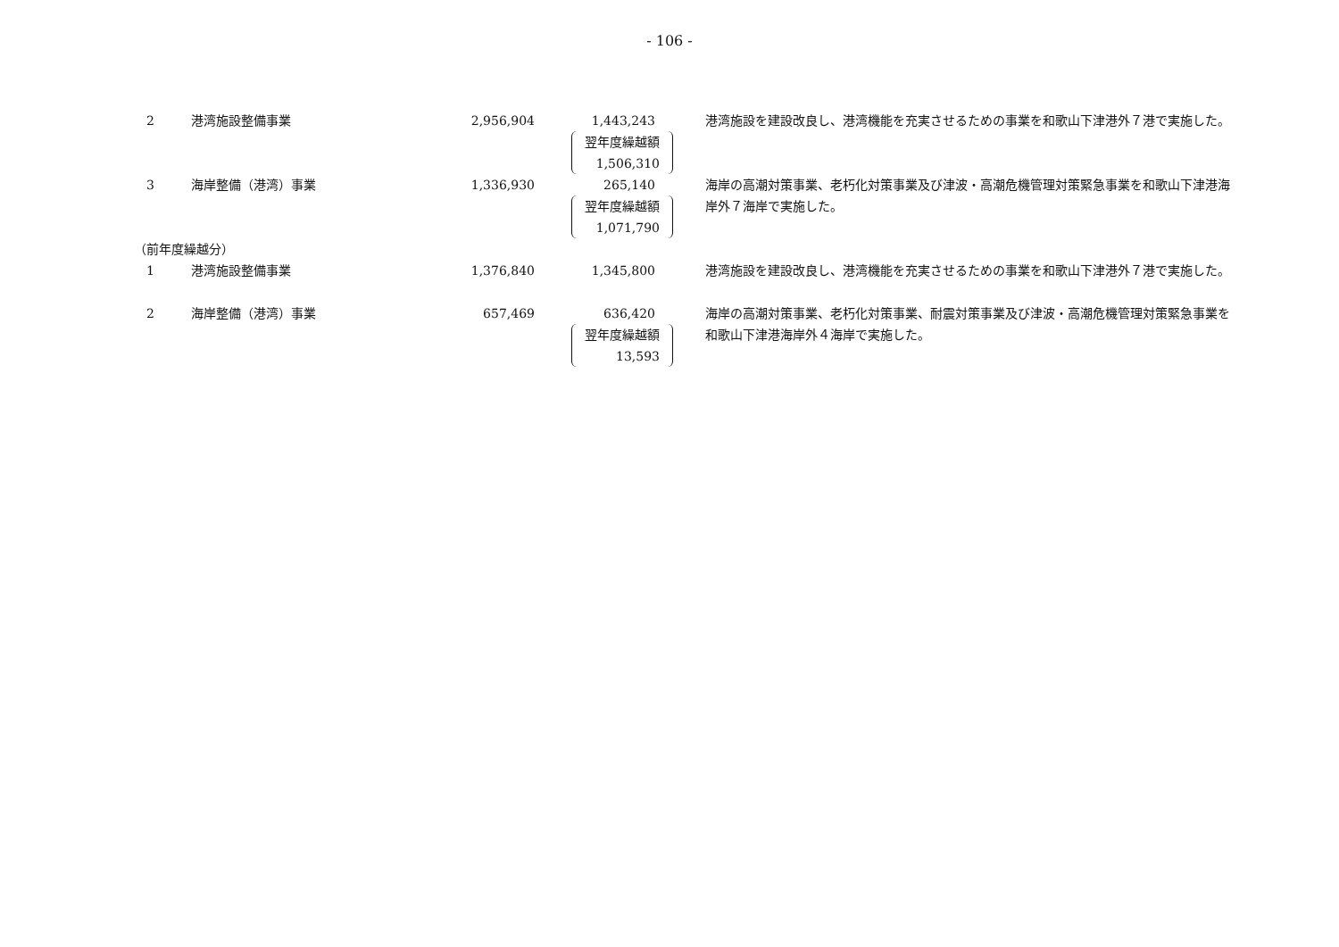- 106 -
| 2 | 港湾施設整備事業 | 2,956,904 | 1,443,243 翌年度繰越額 1,506,310 | 港湾施設を建設改良し、港湾機能を充実させるための事業を和歌山下津港外７港で実施した。 |
| 3 | 海岸整備（港湾）事業 | 1,336,930 | 265,140 翌年度繰越額 1,071,790 | 海岸の高潮対策事業、老朽化対策事業及び津波・高潮危機管理対策緊急事業を和歌山下津港海岸外７海岸で実施した。 |
| （前年度繰越分） | | | | |
| 1 | 港湾施設整備事業 | 1,376,840 | 1,345,800 | 港湾施設を建設改良し、港湾機能を充実させるための事業を和歌山下津港外７港で実施した。 |
| 2 | 海岸整備（港湾）事業 | 657,469 | 636,420 翌年度繰越額 13,593 | 海岸の高潮対策事業、老朽化対策事業、耐震対策事業及び津波・高潮危機管理対策緊急事業を和歌山下津港海岸外４海岸で実施した。 |